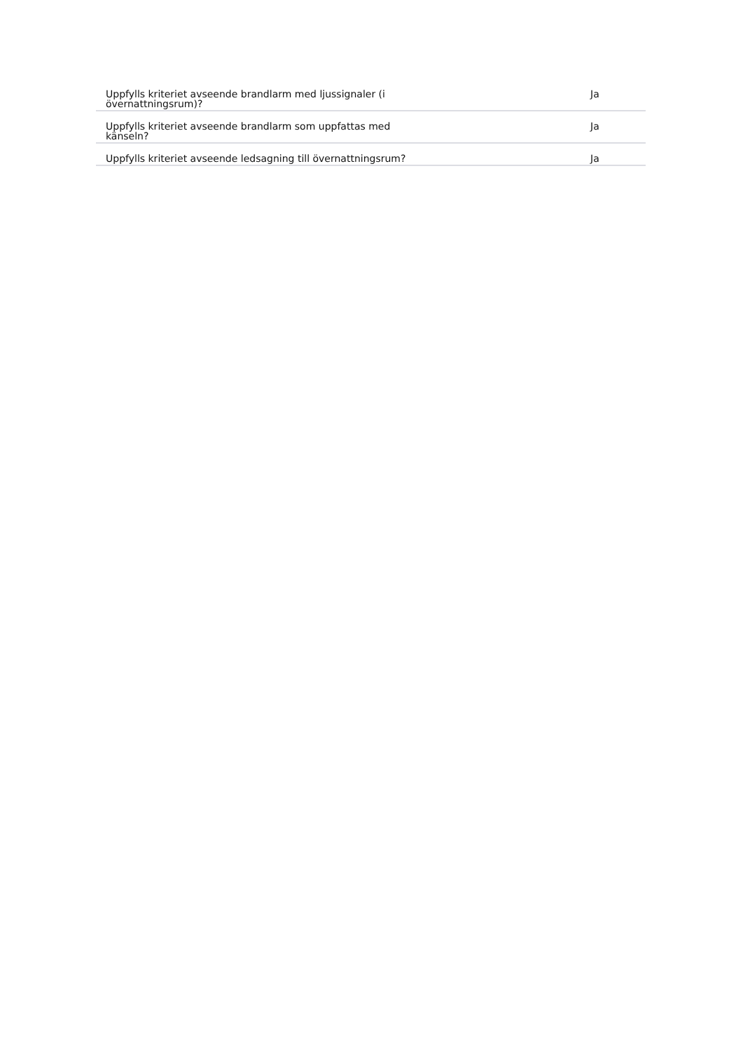| Uppfylls kriteriet avseende brandlarm med ljussignaler (i övernattningsrum)? | Ja |
| Uppfylls kriteriet avseende brandlarm som uppfattas med känseln? | Ja |
| Uppfylls kriteriet avseende ledsagning till övernattningsrum? | Ja |